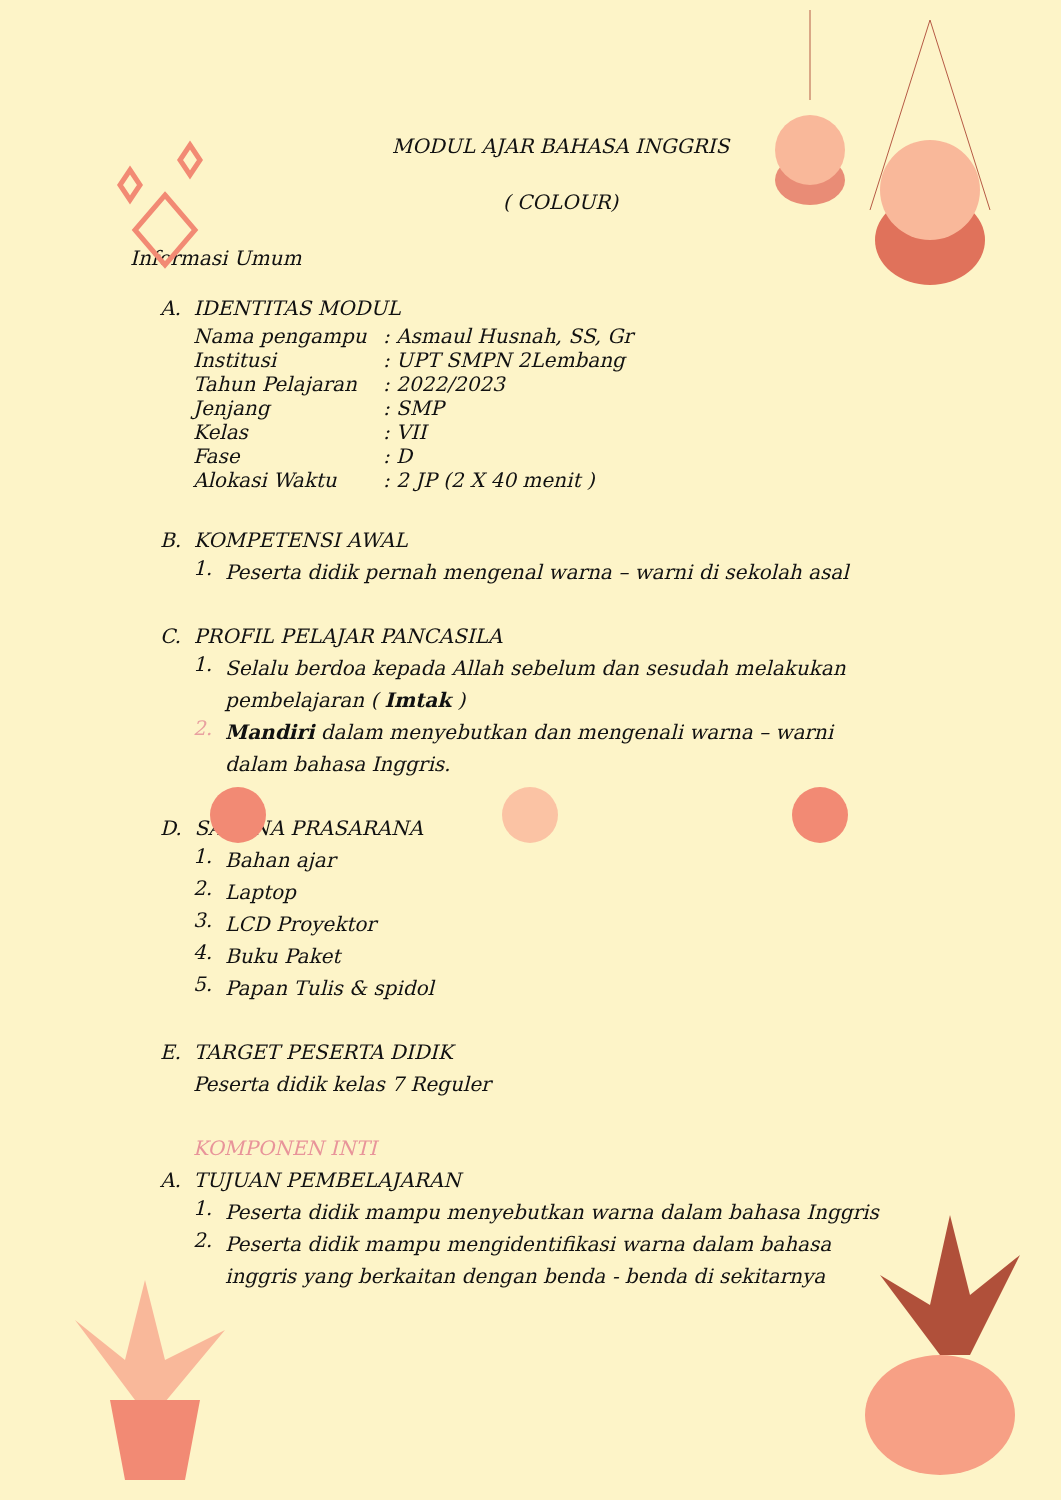MODUL AJAR BAHASA INGGRIS
( COLOUR)
Informasi Umum
A. IDENTITAS MODUL
Nama pengampu: Asmaul Husnah, SS, Gr
Institusi: UPT SMPN 2Lembang
Tahun Pelajaran: 2022/2023
Jenjang: SMP
Kelas: VII
Fase: D
Alokasi Waktu: 2 JP (2 X 40 menit )
B. KOMPETENSI AWAL
1.
Peserta didik pernah mengenal warna – warni di sekolah asal
C. PROFIL PELAJAR PANCASILA
1.
Selalu berdoa kepada Allah sebelum dan sesudah melakukan pembelajaran ( Imtak )
2.
Mandiri dalam menyebutkan dan mengenali warna – warni dalam bahasa Inggris.
D. SARANA PRASARANA
1.
Bahan ajar
2.
Laptop
3.
LCD Proyektor
4.
Buku Paket
5.
Papan Tulis & spidol
E. TARGET PESERTA DIDIK
Peserta didik kelas 7 Reguler
KOMPONEN INTI
A. TUJUAN PEMBELAJARAN
1.
Peserta didik mampu menyebutkan warna dalam bahasa Inggris
2.
Peserta didik mampu mengidentifikasi warna dalam bahasa inggris yang berkaitan dengan benda - benda di sekitarnya